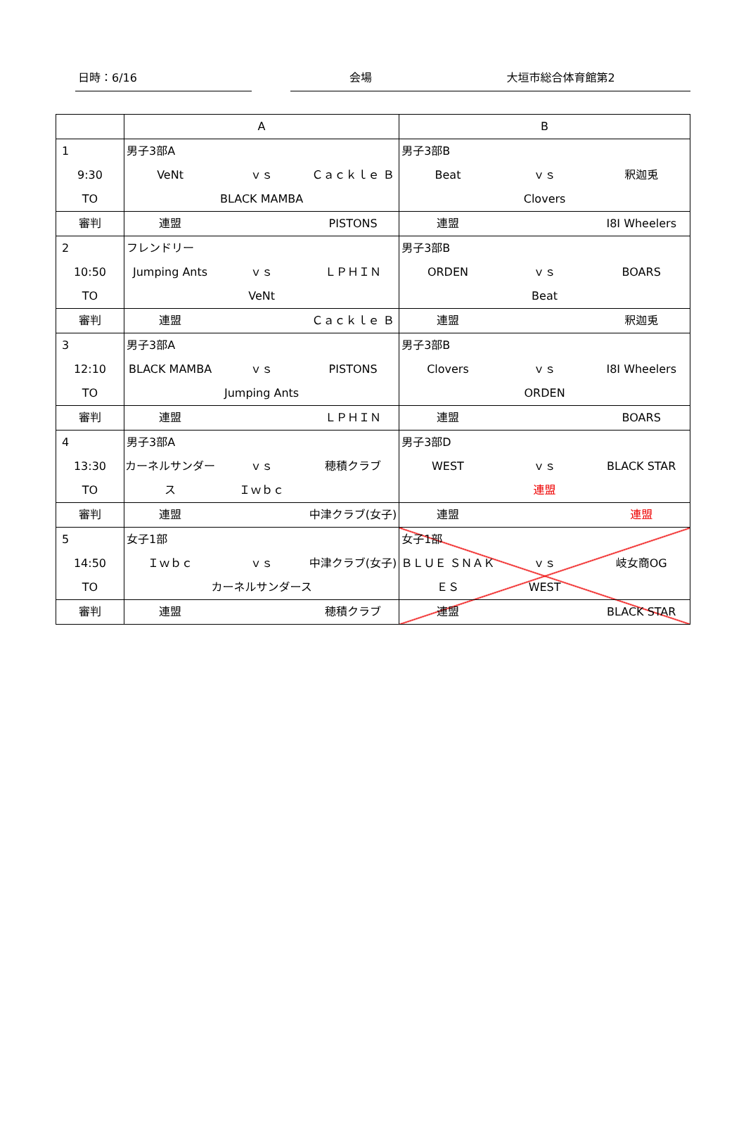日時：6/16 会場 大垣市総合体育館第2
| | A | B |
| --- | --- | --- |
| 1 9:30 TO | 男子3部A VeNt ｖｓ Ｃａｃｋｌｅ Ｂ BLACK MAMBA | 男子3部B Beat ｖｓ 釈迦兎 Clovers |
| 審判 | 連盟 PISTONS | 連盟 I8I Wheelers |
| 2 10:50 TO | フレンドリー Jumping Ants ｖｓ ＬＰＨＩＮ VeNt | 男子3部B ORDEN ｖｓ BOARS Beat |
| 審判 | 連盟 Ｃａｃｋｌｅ Ｂ | 連盟 釈迦兎 |
| 3 12:10 TO | 男子3部A BLACK MAMBA ｖｓ PISTONS Jumping Ants | 男子3部B Clovers ｖｓ I8I Wheelers ORDEN |
| 審判 | 連盟 ＬＰＨＩＮ | 連盟 BOARS |
| 4 13:30 TO | 男子3部A カーネルサンダース ｖｓ 穂積クラブ Ｉｗｂｃ | 男子3部D WEST ｖｓ BLACK STAR 連盟 |
| 審判 | 連盟 中津クラブ(女子) | 連盟 連盟 |
| 5 14:50 TO | 女子1部 Ｉｗｂｃ ｖｓ 中津クラブ(女子) カーネルサンダース | 女子1部 ＢＬＵＥ ＳＮＡＫＥＳ ｖｓ 岐女商OG WEST 連盟 BLACK STAR |
| 審判 | 連盟 穂積クラブ | |